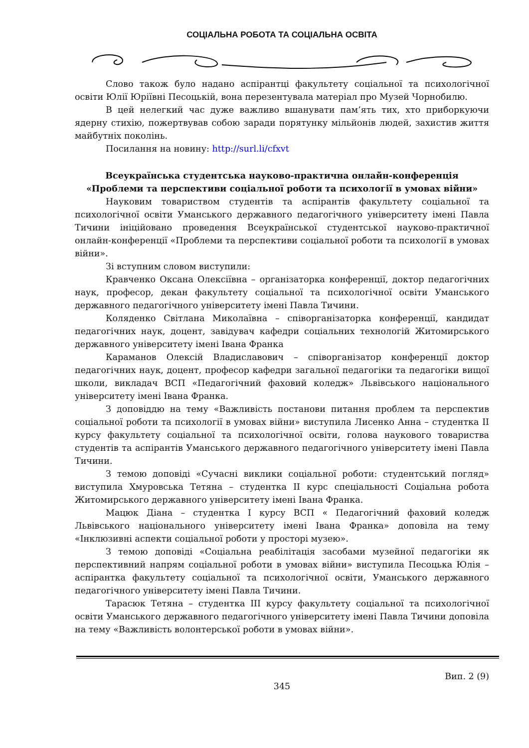СОЦІАЛЬНА РОБОТА ТА СОЦІАЛЬНА ОСВІТА
Слово також було надано аспірантці факультету соціальної та психологічної освіти Юлії Юріївні Песоцькій, вона перезентувала матеріал про Музей Чорнобилю.
В цей нелегкий час дуже важливо вшанувати пам’ять тих, хто приборкуючи ядерну стихію, пожертвував собою заради порятунку мільйонів людей, захистив життя майбутніх поколінь.
Посилання на новину: http://surl.li/cfxvt
Всеукраїнська студентська науково-практична онлайн-конференція
«Проблеми та перспективи соціальної роботи та психології в умовах війни»
Науковим товариством студентів та аспірантів факультету соціальної та психологічної освіти Уманського державного педагогічного університету імені Павла Тичини ініційовано проведення Всеукраїнської студентської науково-практичної онлайн-конференції «Проблеми та перспективи соціальної роботи та психології в умовах війни».
Зі вступним словом виступили:
Кравченко Оксана Олексіївна – організаторка конференції, доктор педагогічних наук, професор, декан факультету соціальної та психологічної освіти Уманського державного педагогічного університету імені Павла Тичини.
Коляденко Світлана Миколаївна – співорганізаторка конференції, кандидат педагогічних наук, доцент, завідувач кафедри соціальних технологій Житомирського державного університету імені Івана Франка
Караманов Олексій Владиславович – співорганізатор конференції доктор педагогічних наук, доцент, професор кафедри загальної педагогіки та педагогіки вищої школи, викладач ВСП «Педагогічний фаховий коледж» Львівського національного університету імені Івана Франка.
З доповіддю на тему «Важливість постанови питання проблем та перспектив соціальної роботи та психології в умовах війни» виступила Лисенко Анна – студентка ІІ курсу факультету соціальної та психологічної освіти, голова наукового товариства студентів та аспірантів Уманського державного педагогічного університету імені Павла Тичини.
З темою доповіді «Сучасні виклики соціальної роботи: студентський погляд» виступила Хмуровська Тетяна – студентка ІІ курс спеціальності Соціальна робота Житомирського державного університету імені Івана Франка.
Мацюк Діана – студентка І курсу ВСП « Педагогічний фаховий коледж Львівського національного університету імені Івана Франка» доповіла на тему «Інклюзивні аспекти соціальної роботи у просторі музею».
З темою доповіді «Соціальна реабілітація засобами музейної педагогіки як перспективний напрям соціальної роботи в умовах війни» виступила Песоцька Юлія – аспірантка факультету соціальної та психологічної освіти, Уманського державного педагогічного університету імені Павла Тичини.
Тарасюк Тетяна – студентка ІІІ курсу факультету соціальної та психологічної освіти Уманського державного педагогічного університету імені Павла Тичини доповіла на тему «Важливість волонтерської роботи в умовах війни».
Вип. 2 (9)
345